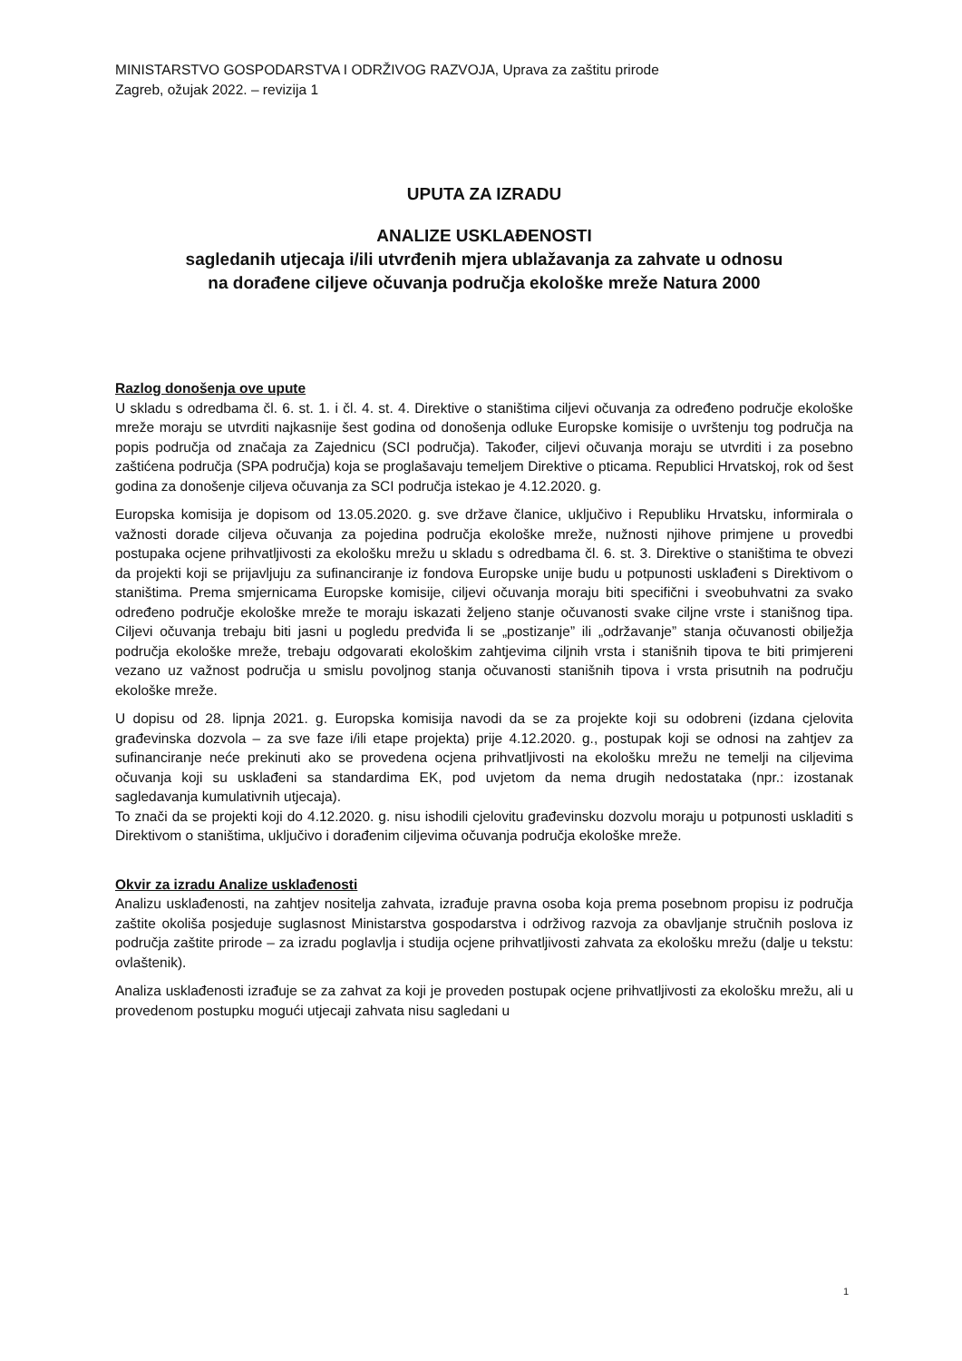MINISTARSTVO GOSPODARSTVA I ODRŽIVOG RAZVOJA, Uprava za zaštitu prirode
Zagreb, ožujak 2022. – revizija 1
UPUTA ZA IZRADU
ANALIZE USKLAĐENOSTI
sagledanih utjecaja i/ili utvrđenih mjera ublažavanja za zahvate u odnosu
na dorađene ciljeve očuvanja područja ekološke mreže Natura 2000
Razlog donošenja ove upute
U skladu s odredbama čl. 6. st. 1. i čl. 4. st. 4. Direktive o staništima ciljevi očuvanja za određeno područje ekološke mreže moraju se utvrditi najkasnije šest godina od donošenja odluke Europske komisije o uvrštenju tog područja na popis područja od značaja za Zajednicu (SCI područja). Također, ciljevi očuvanja moraju se utvrditi i za posebno zaštićena područja (SPA područja) koja se proglašavaju temeljem Direktive o pticama. Republici Hrvatskoj, rok od šest godina za donošenje ciljeva očuvanja za SCI područja istekao je 4.12.2020. g.
Europska komisija je dopisom od 13.05.2020. g. sve države članice, uključivo i Republiku Hrvatsku, informirala o važnosti dorade ciljeva očuvanja za pojedina područja ekološke mreže, nužnosti njihove primjene u provedbi postupaka ocjene prihvatljivosti za ekološku mrežu u skladu s odredbama čl. 6. st. 3. Direktive o staništima te obvezi da projekti koji se prijavljuju za sufinanciranje iz fondova Europske unije budu u potpunosti usklađeni s Direktivom o staništima. Prema smjernicama Europske komisije, ciljevi očuvanja moraju biti specifični i sveobuhvatni za svako određeno područje ekološke mreže te moraju iskazati željeno stanje očuvanosti svake ciljne vrste i stanišnog tipa. Ciljevi očuvanja trebaju biti jasni u pogledu predviđa li se „postizanje” ili „održavanje” stanja očuvanosti obilježja područja ekološke mreže, trebaju odgovarati ekološkim zahtjevima ciljnih vrsta i stanišnih tipova te biti primjereni vezano uz važnost područja u smislu povoljnog stanja očuvanosti stanišnih tipova i vrsta prisutnih na području ekološke mreže.
U dopisu od 28. lipnja 2021. g. Europska komisija navodi da se za projekte koji su odobreni (izdana cjelovita građevinska dozvola – za sve faze i/ili etape projekta) prije 4.12.2020. g., postupak koji se odnosi na zahtjev za sufinanciranje neće prekinuti ako se provedena ocjena prihvatljivosti na ekološku mrežu ne temelji na ciljevima očuvanja koji su usklađeni sa standardima EK, pod uvjetom da nema drugih nedostataka (npr.: izostanak sagledavanja kumulativnih utjecaja).
To znači da se projekti koji do 4.12.2020. g. nisu ishodili cjelovitu građevinsku dozvolu moraju u potpunosti uskladiti s Direktivom o staništima, uključivo i dorađenim ciljevima očuvanja područja ekološke mreže.
Okvir za izradu Analize usklađenosti
Analizu usklađenosti, na zahtjev nositelja zahvata, izrađuje pravna osoba koja prema posebnom propisu iz područja zaštite okoliša posjeduje suglasnost Ministarstva gospodarstva i održivog razvoja za obavljanje stručnih poslova iz područja zaštite prirode – za izradu poglavlja i studija ocjene prihvatljivosti zahvata za ekološku mrežu (dalje u tekstu: ovlaštenik).
Analiza usklađenosti izrađuje se za zahvat za koji je proveden postupak ocjene prihvatljivosti za ekološku mrežu, ali u provedenom postupku mogući utjecaji zahvata nisu sagledani u
1